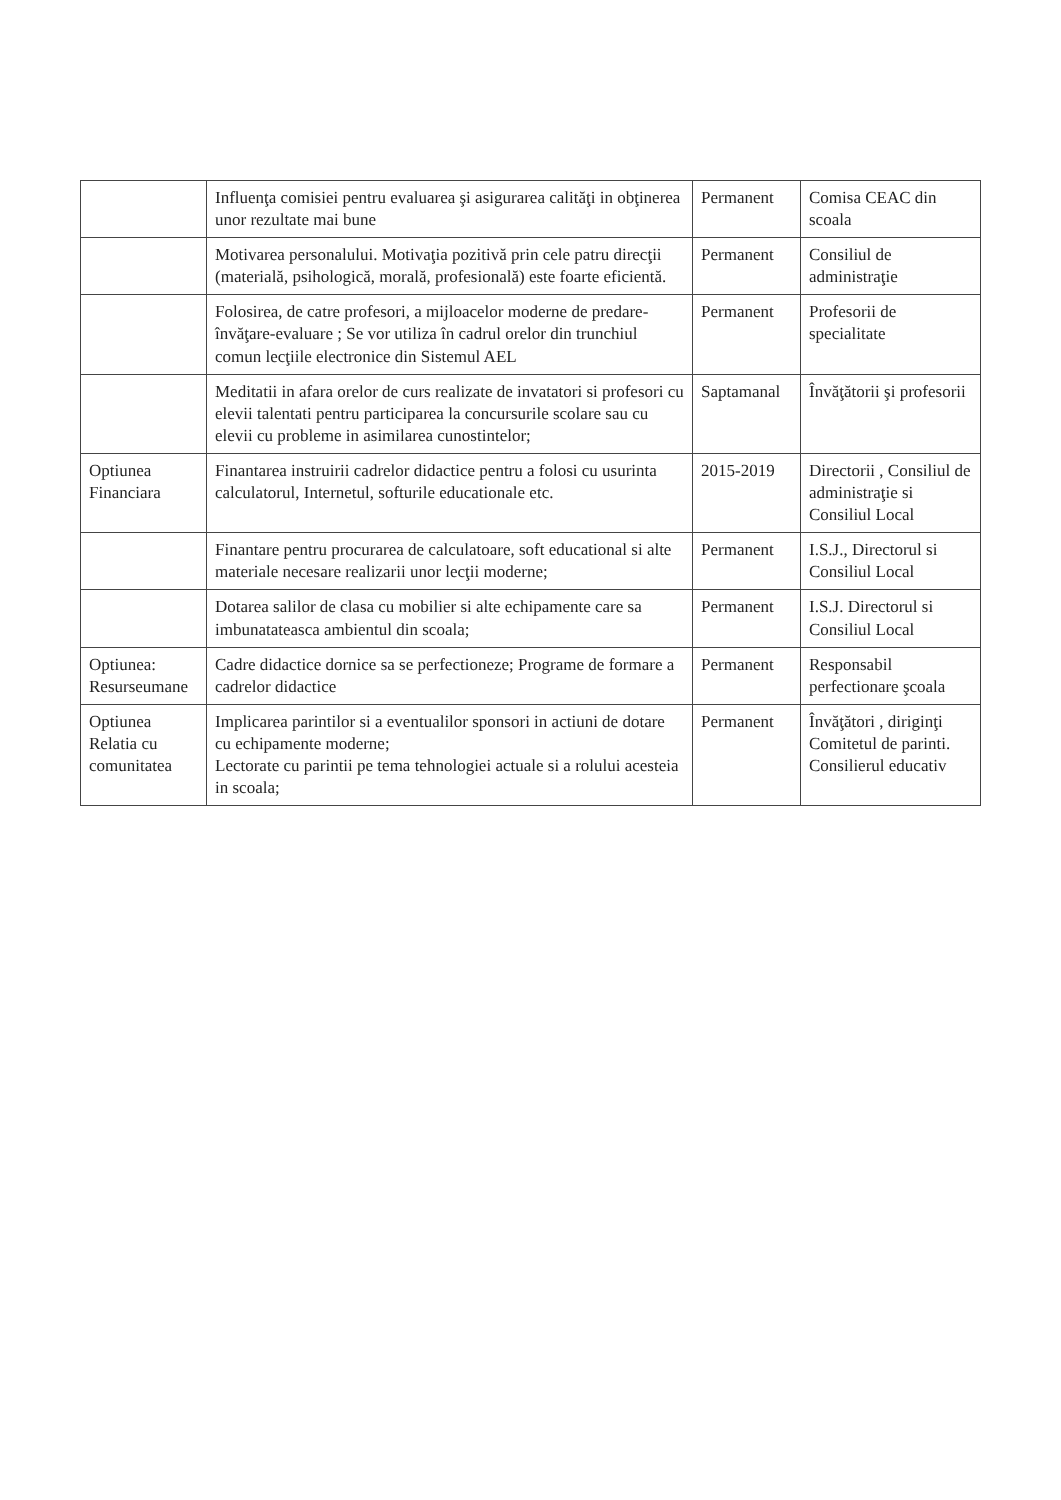| | Influenţa comisiei pentru evaluarea şi asigurarea calităţi in obţinerea unor rezultate mai bune | Permanent | Comisa CEAC din scoala |
| | Motivarea personalului. Motivaţia pozitivă prin cele patru direcţii (materială, psihologică, morală, profesională) este foarte eficientă. | Permanent | Consiliul de administraţie |
| | Folosirea, de catre profesori, a mijloacelor moderne de predare-învăţare-evaluare ; Se vor utiliza în cadrul orelor din trunchiul comun lecţiile electronice din Sistemul AEL | Permanent | Profesorii de specialitate |
| | Meditatii in afara orelor de curs realizate de invatatori si profesori cu elevii talentati pentru participarea la concursurile scolare sau cu elevii cu probleme in asimilarea cunostintelor; | Saptamanal | Învăţătorii şi profesorii |
| Optiunea Financiara | Finantarea instruirii cadrelor didactice pentru a folosi cu usurinta calculatorul, Internetul, softurile educationale etc. | 2015-2019 | Directorii , Consiliul de administraţie si Consiliul Local |
| | Finantare pentru procurarea de calculatoare, soft educational si alte materiale necesare realizarii unor lecţii moderne; | Permanent | I.S.J., Directorul si Consiliul Local |
| | Dotarea salilor de clasa cu mobilier si alte echipamente care sa imbunatateasca ambientul din scoala; | Permanent | I.S.J. Directorul si Consiliul Local |
| Optiunea: Resurseumane | Cadre didactice dornice sa se perfectioneze; Programe de formare a cadrelor didactice | Permanent | Responsabil perfectionare şcoala |
| Optiunea Relatia cu comunitatea | Implicarea parintilor si a eventualilor sponsori in actiuni de dotare cu echipamente moderne; Lectorate cu parintii pe tema tehnologiei actuale si a rolului acesteia in scoala; | Permanent | Învăţători , diriginţi Comitetul de parinti. Consilierul educativ |